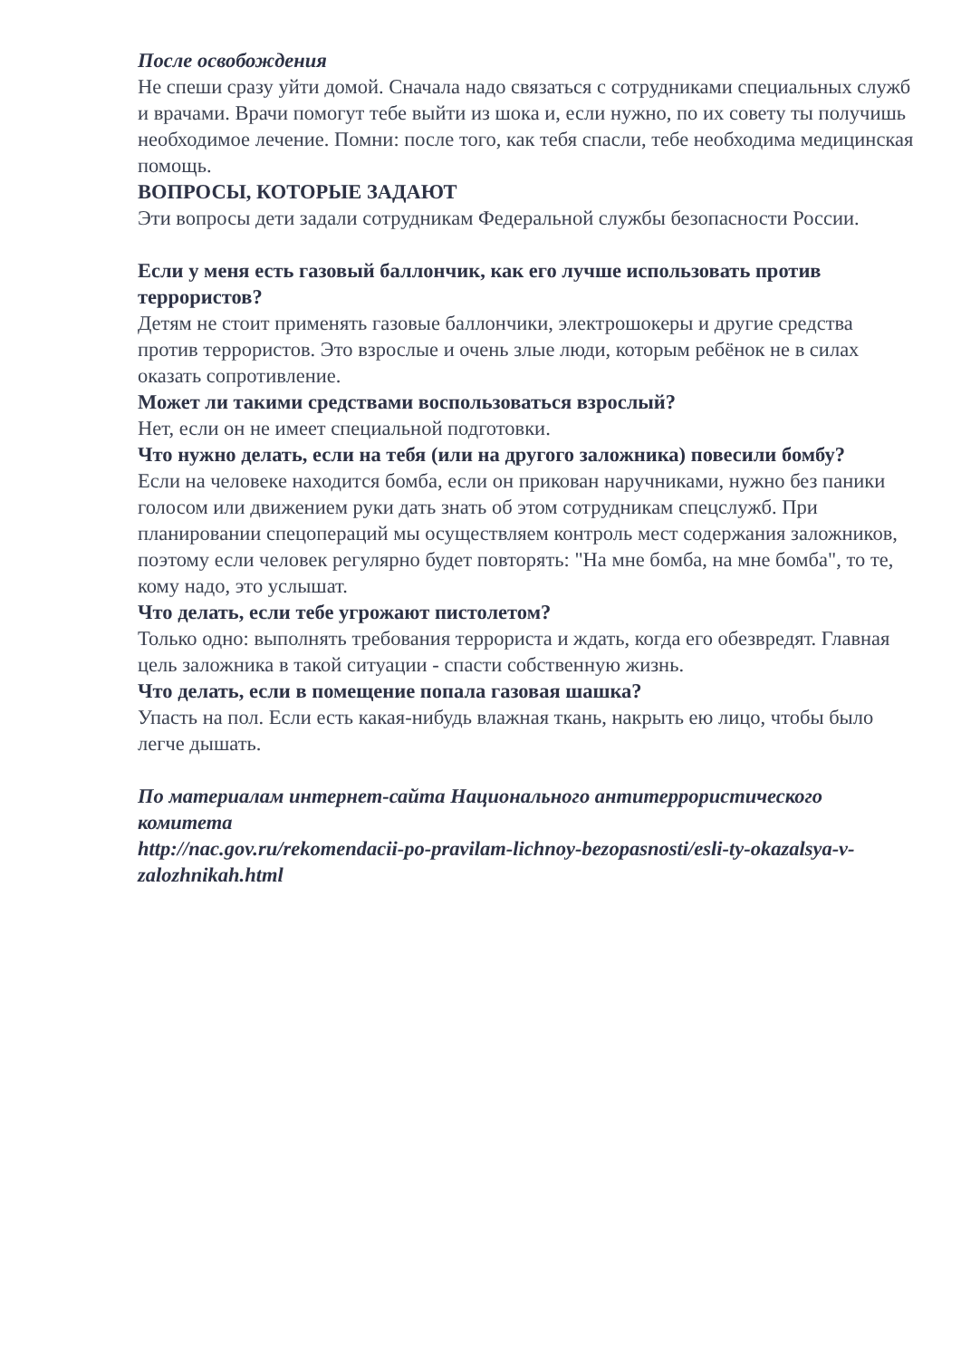После освобождения
Не спеши сразу уйти домой. Сначала надо связаться с сотрудниками специальных служб и врачами. Врачи помогут тебе выйти из шока и, если нужно, по их совету ты получишь необходимое лечение. Помни: после того, как тебя спасли, тебе необходима медицинская помощь.
ВОПРОСЫ, КОТОРЫЕ ЗАДАЮТ
Эти вопросы дети задали сотрудникам Федеральной службы безопасности России.
Если у меня есть газовый баллончик, как его лучше использовать против террористов?
Детям не стоит применять газовые баллончики, электрошокеры и другие средства против террористов. Это взрослые и очень злые люди, которым ребёнок не в силах оказать сопротивление.
Может ли такими средствами воспользоваться взрослый?
Нет, если он не имеет специальной подготовки.
Что нужно делать, если на тебя (или на другого заложника) повесили бомбу?
Если на человеке находится бомба, если он прикован наручниками, нужно без паники голосом или движением руки дать знать об этом сотрудникам спецслужб. При планировании спецопераций мы осуществляем контроль мест содержания заложников, поэтому если человек регулярно будет повторять: "На мне бомба, на мне бомба", то те, кому надо, это услышат.
Что делать, если тебе угрожают пистолетом?
Только одно: выполнять требования террориста и ждать, когда его обезвредят. Главная цель заложника в такой ситуации - спасти собственную жизнь.
Что делать, если в помещение попала газовая шашка?
Упасть на пол. Если есть какая-нибудь влажная ткань, накрыть ею лицо, чтобы было легче дышать.
По материалам интернет-сайта Национального антитеррористического комитета
http://nac.gov.ru/rekomendacii-po-pravilam-lichnoy-bezopasnosti/esli-ty-okazalsya-v-zalozhnikah.html